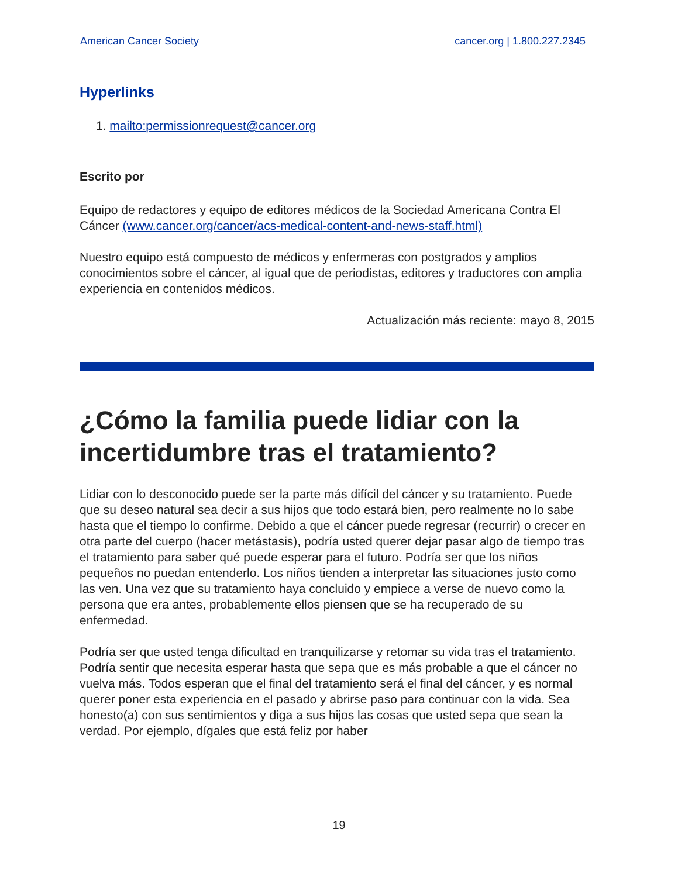American Cancer Society cancer.org | 1.800.227.2345
Hyperlinks
1. mailto:permissionrequest@cancer.org
Escrito por
Equipo de redactores y equipo de editores médicos de la Sociedad Americana Contra El Cáncer (www.cancer.org/cancer/acs-medical-content-and-news-staff.html)
Nuestro equipo está compuesto de médicos y enfermeras con postgrados y amplios conocimientos sobre el cáncer, al igual que de periodistas, editores y traductores con amplia experiencia en contenidos médicos.
Actualización más reciente: mayo 8, 2015
¿Cómo la familia puede lidiar con la incertidumbre tras el tratamiento?
Lidiar con lo desconocido puede ser la parte más difícil del cáncer y su tratamiento. Puede que su deseo natural sea decir a sus hijos que todo estará bien, pero realmente no lo sabe hasta que el tiempo lo confirme. Debido a que el cáncer puede regresar (recurrir) o crecer en otra parte del cuerpo (hacer metástasis), podría usted querer dejar pasar algo de tiempo tras el tratamiento para saber qué puede esperar para el futuro. Podría ser que los niños pequeños no puedan entenderlo. Los niños tienden a interpretar las situaciones justo como las ven. Una vez que su tratamiento haya concluido y empiece a verse de nuevo como la persona que era antes, probablemente ellos piensen que se ha recuperado de su enfermedad.
Podría ser que usted tenga dificultad en tranquilizarse y retomar su vida tras el tratamiento. Podría sentir que necesita esperar hasta que sepa que es más probable a que el cáncer no vuelva más. Todos esperan que el final del tratamiento será el final del cáncer, y es normal querer poner esta experiencia en el pasado y abrirse paso para continuar con la vida. Sea honesto(a) con sus sentimientos y diga a sus hijos las cosas que usted sepa que sean la verdad. Por ejemplo, dígales que está feliz por haber
19